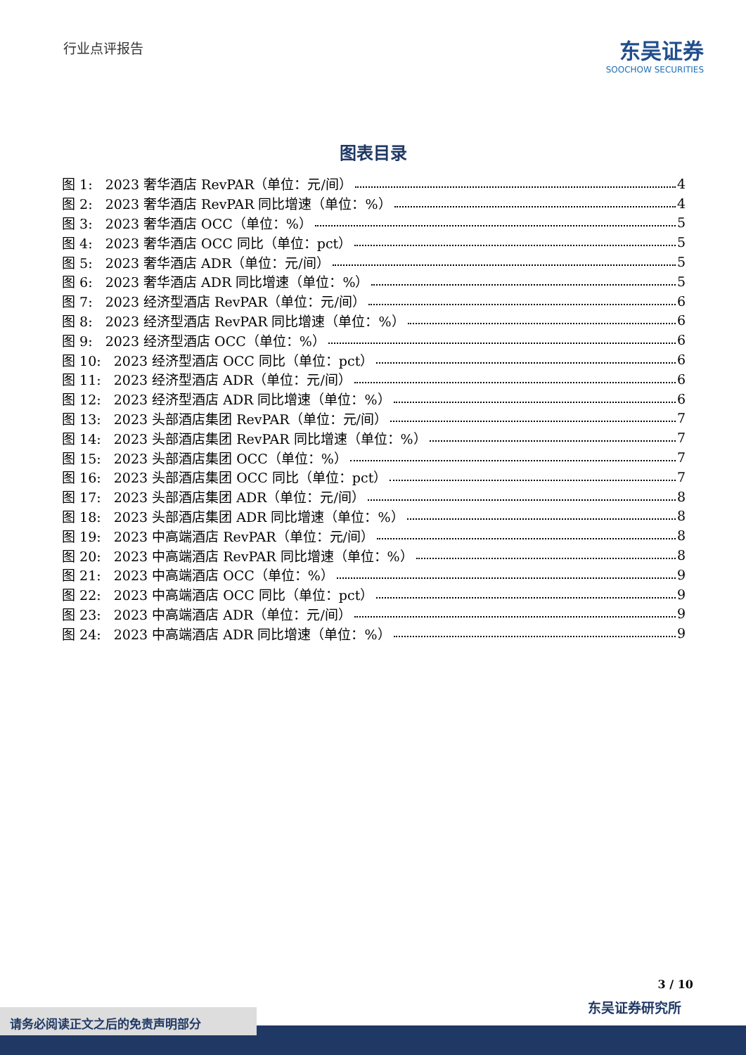行业点评报告
东吴证券
SOOCHOW SECURITIES
图表目录
图 1: 2023 奢华酒店 RevPAR（单位：元/间） 4
图 2: 2023 奢华酒店 RevPAR 同比增速（单位：%） 4
图 3: 2023 奢华酒店 OCC（单位：%） 5
图 4: 2023 奢华酒店 OCC 同比（单位：pct） 5
图 5: 2023 奢华酒店 ADR（单位：元/间） 5
图 6: 2023 奢华酒店 ADR 同比增速（单位：%） 5
图 7: 2023 经济型酒店 RevPAR（单位：元/间） 6
图 8: 2023 经济型酒店 RevPAR 同比增速（单位：%） 6
图 9: 2023 经济型酒店 OCC（单位：%） 6
图 10: 2023 经济型酒店 OCC 同比（单位：pct） 6
图 11: 2023 经济型酒店 ADR（单位：元/间） 6
图 12: 2023 经济型酒店 ADR 同比增速（单位：%） 6
图 13: 2023 头部酒店集团 RevPAR（单位：元/间） 7
图 14: 2023 头部酒店集团 RevPAR 同比增速（单位：%） 7
图 15: 2023 头部酒店集团 OCC（单位：%） 7
图 16: 2023 头部酒店集团 OCC 同比（单位：pct） 7
图 17: 2023 头部酒店集团 ADR（单位：元/间） 8
图 18: 2023 头部酒店集团 ADR 同比增速（单位：%） 8
图 19: 2023 中高端酒店 RevPAR（单位：元/间） 8
图 20: 2023 中高端酒店 RevPAR 同比增速（单位：%） 8
图 21: 2023 中高端酒店 OCC（单位：%） 9
图 22: 2023 中高端酒店 OCC 同比（单位：pct） 9
图 23: 2023 中高端酒店 ADR（单位：元/间） 9
图 24: 2023 中高端酒店 ADR 同比增速（单位：%） 9
3 / 10
东吴证券研究所
请务必阅读正文之后的免责声明部分